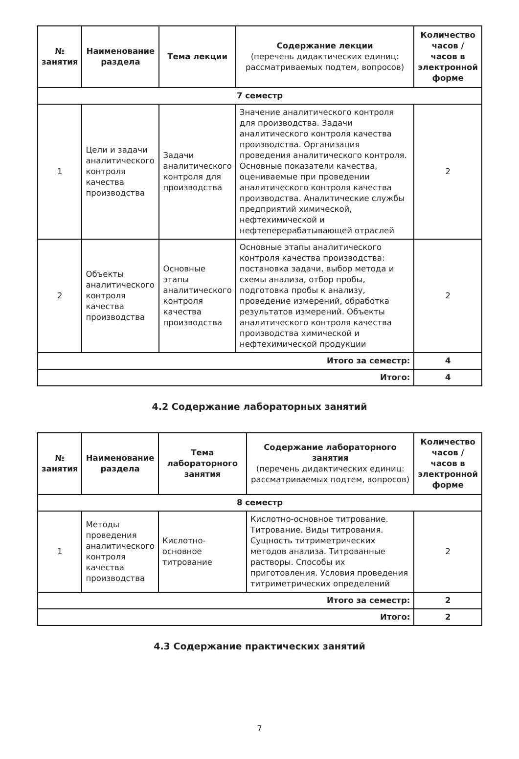| № занятия | Наименование раздела | Тема лекции | Содержание лекции (перечень дидактических единиц: рассматриваемых подтем, вопросов) | Количество часов / часов в электронной форме |
| --- | --- | --- | --- | --- |
| 7 семестр | | | | |
| 1 | Цели и задачи аналитического контроля качества производства | Задачи аналитического контроля для производства | Значение аналитического контроля для производства. Задачи аналитического контроля качества производства. Организация проведения аналитического контроля. Основные показатели качества, оцениваемые при проведении аналитического контроля качества производства. Аналитические службы предприятий химической, нефтехимической и нефтеперерабатывающей отраслей | 2 |
| 2 | Объекты аналитического контроля качества производства | Основные этапы аналитического контроля качества производства | Основные этапы аналитического контроля качества производства: постановка задачи, выбор метода и схемы анализа, отбор пробы, подготовка пробы к анализу, проведение измерений, обработка результатов измерений. Объекты аналитического контроля качества производства химической и нефтехимической продукции | 2 |
| Итого за семестр: | | | | 4 |
| Итого: | | | | 4 |
4.2 Содержание лабораторных занятий
| № занятия | Наименование раздела | Тема лабораторного занятия | Содержание лабораторного занятия (перечень дидактических единиц: рассматриваемых подтем, вопросов) | Количество часов / часов в электронной форме |
| --- | --- | --- | --- | --- |
| 8 семестр | | | | |
| 1 | Методы проведения аналитического контроля качества производства | Кислотно-основное титрование | Кислотно-основное титрование. Титрование. Виды титрования. Сущность титриметрических методов анализа. Титрованные растворы. Способы их приготовления. Условия проведения титриметрических определений | 2 |
| Итого за семестр: | | | | 2 |
| Итого: | | | | 2 |
4.3 Содержание практических занятий
7